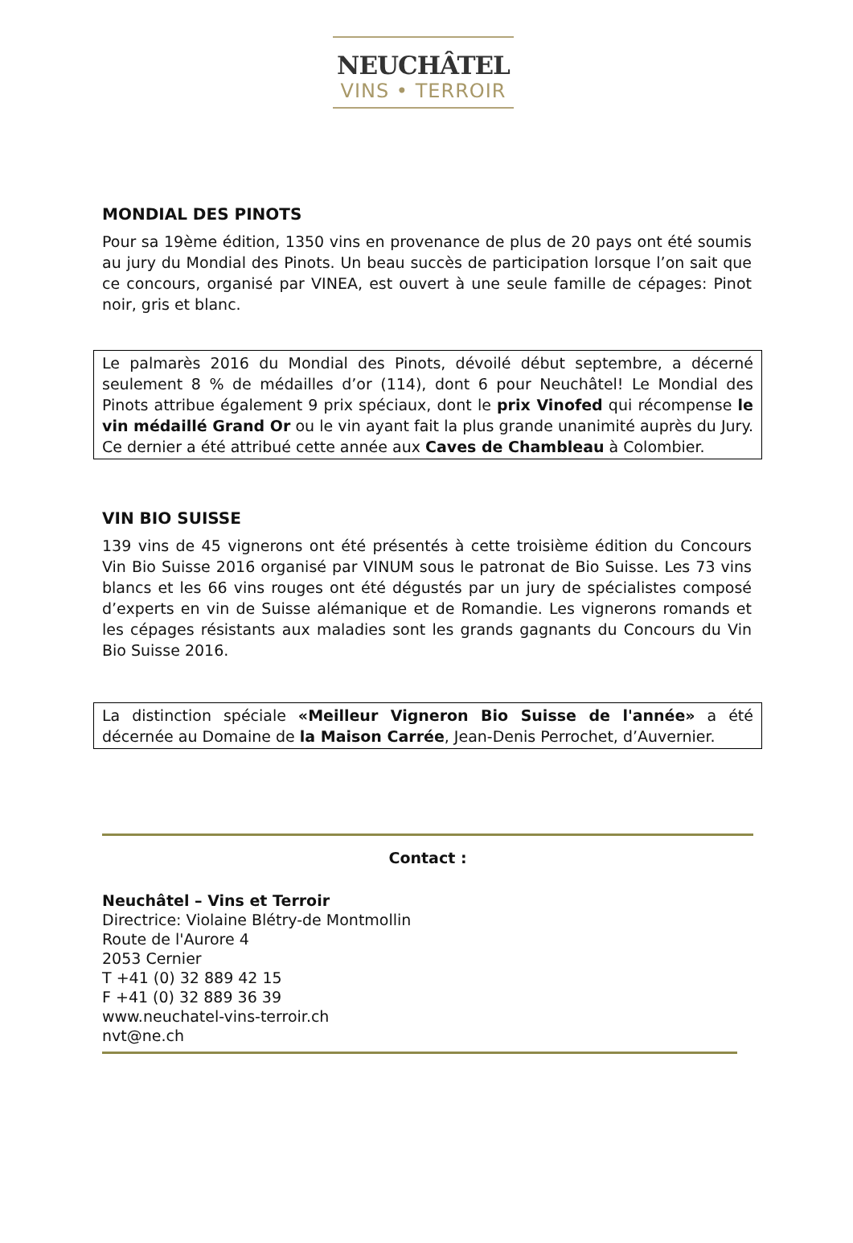NEUCHÂTEL
VINS • TERROIR
MONDIAL DES PINOTS
Pour sa 19ème édition, 1350 vins en provenance de plus de 20 pays ont été soumis au jury du Mondial des Pinots. Un beau succès de participation lorsque l’on sait que ce concours, organisé par VINEA, est ouvert à une seule famille de cépages: Pinot noir, gris et blanc.
Le palmarès 2016 du Mondial des Pinots, dévoilé début septembre, a décerné seulement 8 % de médailles d’or (114), dont 6 pour Neuchâtel! Le Mondial des Pinots attribue également 9 prix spéciaux, dont le prix Vinofed qui récompense le vin médaillé Grand Or ou le vin ayant fait la plus grande unanimité auprès du Jury. Ce dernier a été attribué cette année aux Caves de Chambleau à Colombier.
VIN BIO SUISSE
139 vins de 45 vignerons ont été présentés à cette troisième édition du Concours Vin Bio Suisse 2016 organisé par VINUM sous le patronat de Bio Suisse. Les 73 vins blancs et les 66 vins rouges ont été dégustés par un jury de spécialistes composé d’experts en vin de Suisse alémanique et de Romandie. Les vignerons romands et les cépages résistants aux maladies sont les grands gagnants du Concours du Vin Bio Suisse 2016.
La distinction spéciale «Meilleur Vigneron Bio Suisse de l'année» a été décernée au Domaine de la Maison Carrée, Jean-Denis Perrochet, d’Auvernier.
Contact :
Neuchâtel – Vins et Terroir
Directrice: Violaine Blétry-de Montmollin
Route de l'Aurore 4
2053 Cernier
T +41 (0) 32 889 42 15
F +41 (0) 32 889 36 39
www.neuchatel-vins-terroir.ch
nvt@ne.ch